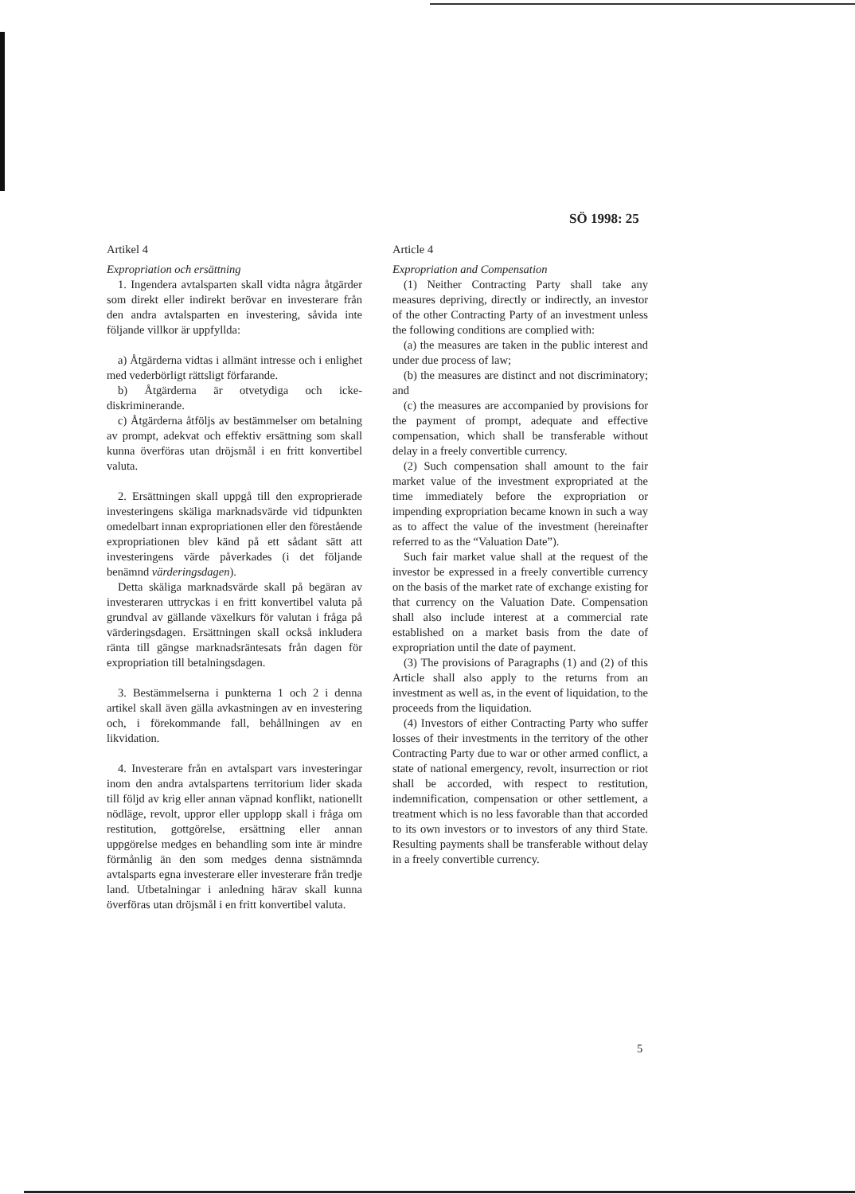SÖ 1998: 25
Artikel 4
Expropriation och ersättning
1. Ingendera avtalsparten skall vidta några åtgärder som direkt eller indirekt berövar en investerare från den andra avtalsparten en investering, såvida inte följande villkor är uppfyllda:
a) Åtgärderna vidtas i allmänt intresse och i enlighet med vederbörligt rättsligt förfarande.
b) Åtgärderna är otvetydiga och icke-diskriminerande.
c) Åtgärderna åtföljs av bestämmelser om betalning av prompt, adekvat och effektiv ersättning som skall kunna överföras utan dröjsmål i en fritt konvertibel valuta.
2. Ersättningen skall uppgå till den exproprierade investeringens skäliga marknadsvärde vid tidpunkten omedelbart innan expropriationen eller den förestående expropriationen blev känd på ett sådant sätt att investeringens värde påverkades (i det följande benämnd värderingsdagen).
Detta skäliga marknadsvärde skall på begäran av investeraren uttryckas i en fritt konvertibel valuta på grundval av gällande växelkurs för valutan i fråga på värderingsdagen. Ersättningen skall också inkludera ränta till gängse marknadsräntesats från dagen för expropriation till betalningsdagen.
3. Bestämmelserna i punkterna 1 och 2 i denna artikel skall även gälla avkastningen av en investering och, i förekommande fall, behållningen av en likvidation.
4. Investerare från en avtalspart vars investeringar inom den andra avtalspartens territorium lider skada till följd av krig eller annan väpnad konflikt, nationellt nödläge, revolt, uppror eller upplopp skall i fråga om restitution, gottgörelse, ersättning eller annan uppgörelse medges en behandling som inte är mindre förmånlig än den som medges denna sistnämnda avtalsparts egna investerare eller investerare från tredje land. Utbetalningar i anledning härav skall kunna överföras utan dröjsmål i en fritt konvertibel valuta.
Article 4
Expropriation and Compensation
(1) Neither Contracting Party shall take any measures depriving, directly or indirectly, an investor of the other Contracting Party of an investment unless the following conditions are complied with:
(a) the measures are taken in the public interest and under due process of law;
(b) the measures are distinct and not discriminatory; and
(c) the measures are accompanied by provisions for the payment of prompt, adequate and effective compensation, which shall be transferable without delay in a freely convertible currency.
(2) Such compensation shall amount to the fair market value of the investment expropriated at the time immediately before the expropriation or impending expropriation became known in such a way as to affect the value of the investment (hereinafter referred to as the “Valuation Date”).
Such fair market value shall at the request of the investor be expressed in a freely convertible currency on the basis of the market rate of exchange existing for that currency on the Valuation Date. Compensation shall also include interest at a commercial rate established on a market basis from the date of expropriation until the date of payment.
(3) The provisions of Paragraphs (1) and (2) of this Article shall also apply to the returns from an investment as well as, in the event of liquidation, to the proceeds from the liquidation.
(4) Investors of either Contracting Party who suffer losses of their investments in the territory of the other Contracting Party due to war or other armed conflict, a state of national emergency, revolt, insurrection or riot shall be accorded, with respect to restitution, indemnification, compensation or other settlement, a treatment which is no less favorable than that accorded to its own investors or to investors of any third State. Resulting payments shall be transferable without delay in a freely convertible currency.
5